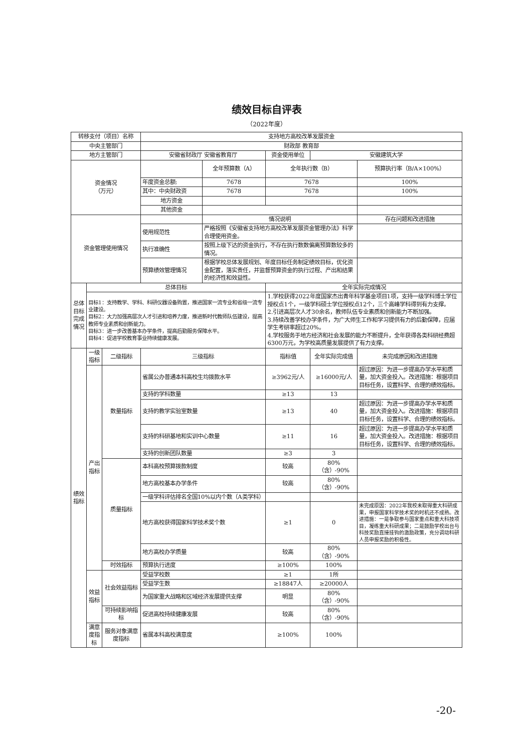绩效目标自评表
（2022年度）
| 转移支付（项目）名称 | | | 支持地方高校改革发展资金 | | | | |
| 中央主管部门 | | | 财政部 教育部 | | | | |
| 地方主管部门 | | | 安徽省财政厅 安徽省教育厅 | | 资金使用单位 | 安徽建筑大学 | |
| 资金情况 （万元） | | | | 全年预算数（A） | 全年执行数（B） | | 预算执行率（B/A×100%） |
| | | | 年度资金总额: | 7678 | 7678 | | 100% |
| | | | 其中：中央财政资 | 7678 | 7678 | | 100% |
| | | | 地方资金 | | | | |
| | | | 其他资金 | | | | |
| 资金管理使用情况 | | | | 情况说明 | | | 存在问题和改进措施 |
| | | | 使用规范性 | 严格按照《安徽省支持地方高校改革发展资金管理办法》科学合理使用资金。 | | | |
| | | | 执行准确性 | 按照上级下达的资金执行，不存在执行数数偏离预算数较多的情况。 | | | |
| | | | 预算绩效管理情况 | 根据学校总体发展规划、年度目标任务制定绩效目标，优化资金配置，落实责任，并监督预算资金的执行过程、产出和结果的经济性和效益性。 | | | |
| 总体目标完成情况 | 总体目标 | | | | 全年实际完成情况 | | |
| | 目标1：支持教学、学科、科研仪器设备购置，推进国家一流专业和省级一流专业建设。 目标2：大力加强高层次人才引进和培养力度，推进新时代教师队伍建设，提高教师专业素质和创新能力。 目标3：进一步改善基本办学条件，提高后勤服务保障水平。 目标4：促进学校教育事业持续健康发展。 | | | | 1.学校获得2022年度国家杰出青年科学基金项目1项，支持一级学科博士学位授权点1个，一级学科硕士学位授权点12个，三个高峰学科得到有力支撑。 2.引进高层次人才30余名，教师队伍专业素质和创新能力不断加强。 3.持续改善学校办学条件，为广大师生工作和学习提供有力的后勤保障，应届学生考研率超过20%。 4.学校服务于地方经济和社会发展的能力不断提升，全年获得各类科研经费超6300万元，为学校高质量发展提供了有力支撑。 | | |
| 绩效指标 | 一级指标 | 二级指标 | 三级指标 | | 指标值 | 全年实际完成值 | 未完成原因和改进措施 |
| | 产出指标 | 数量指标 | 省属公办普通本科高校生均拨款水平 | | ≥3962元/人 | ≥16000元/人 | 超过原因：为进一步提高办学水平和质量，加大资金投入。改进措施：根据项目目标任务，设置科学、合理的绩效指标。 |
| | | | 支持的学科数量 | | ≥13 | 13 | |
| | | | 支持的教学实验室数量 | | ≥13 | 40 | 超过原因：为进一步提高办学水平和质量，加大资金投入。改进措施：根据项目目标任务，设置科学、合理的绩效指标。 |
| | | | 支持的科研基地和实训中心数量 | | ≥11 | 16 | 超过原因：为进一步提高办学水平和质量，加大资金投入。改进措施：根据项目目标任务，设置科学、合理的绩效指标。 |
| | | | 支持的创新团队数量 | | ≥3 | 3 | |
| | | 质量指标 | 本科高校预算拨款制度 | | 较高 | 80%（含）-90% | |
| | | | 地方高校基本办学条件 | | 较高 | 80%（含）-90% | |
| | | | 一级学科评估排名全国10%以内个数（A类学科） | | | | |
| | | | 地方高校获得国家科学技术奖个数 | | ≥1 | 0 | 未完成原因：2022年我校未取得重大科研成果，申报国家科学技术奖的时机还不成熟。改进措施：一是争取参与国家重点和重大科技项目，凝练重大科研成果；二是鼓励学校出台与科技奖励直接挂钩的激励政策，充分调动科研人员申报奖励的积极性。 |
| | | | 地方高校办学质量 | | 较高 | 80%（含）-90% | |
| | | 时效指标 | 预算执行进度 | | ≥100% | 100% | |
| | 效益指标 | 社会效益指标 | 受益学校数 | | ≥1 | 1所 | |
| | | | 受益学生数 | | ≥18847人 | ≥20000人 | |
| | | | 为国家重大战略和区域经济发展提供支撑 | | 明显 | 80%（含）-90% | |
| | | 可持续影响指标 | 促进高校持续健康发展 | | 较高 | 80%（含）-90% | |
| | 满意度指标 | 服务对象满意度指标 | 省属本科高校满意度 | | ≥100% | 100% | |
-20-